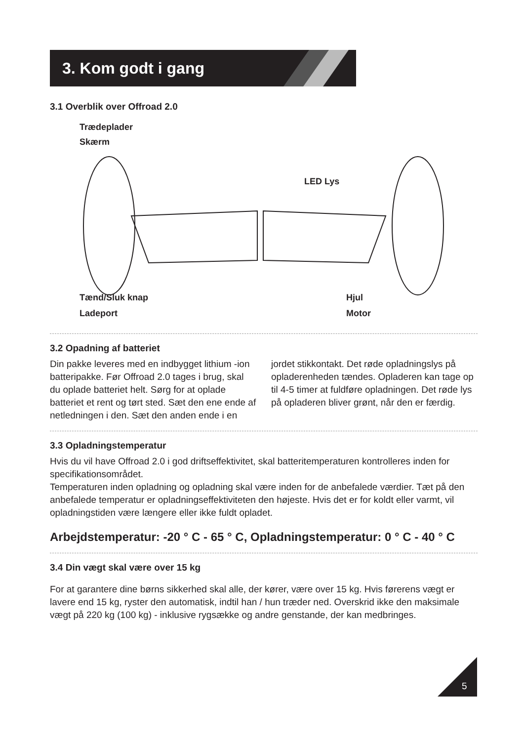3. Kom godt i gang
3.1 Overblik over Offroad 2.0
Trædeplader
Skærm
LED Lys
Tænd/Sluk knap Hjul
Ladeport Motor
3.2 Opadning af batteriet
Din pakke leveres med en indbygget lithium -ion batteripakke. Før Offroad 2.0 tages i brug, skal du oplade batteriet helt. Sørg for at oplade batteriet et rent og tørt sted. Sæt den ene ende af netledningen i den. Sæt den anden ende i en jordet stikkontakt. Det røde opladningslys på opladerenheden tændes. Opladeren kan tage op til 4-5 timer at fuldføre opladningen. Det røde lys på opladeren bliver grønt, når den er færdig.
3.3 Opladningstemperatur
Hvis du vil have Offroad 2.0 i god driftseffektivitet, skal batteritemperaturen kontrolleres inden for specifikationsområdet.
Temperaturen inden opladning og opladning skal være inden for de anbefalede værdier. Tæt på den anbefalede temperatur er opladningseffektiviteten den højeste. Hvis det er for koldt eller varmt, vil opladningstiden være længere eller ikke fuldt opladet.
Arbejdstemperatur: -20 ° C - 65 ° C, Opladningstemperatur: 0 ° C - 40 ° C
3.4 Din vægt skal være over 15 kg
For at garantere dine børns sikkerhed skal alle, der kører, være over 15 kg. Hvis førerens vægt er lavere end 15 kg, ryster den automatisk, indtil han / hun træder ned. Overskrid ikke den maksimale vægt på 220 kg (100 kg) - inklusive rygsække og andre genstande, der kan medbringes.
5